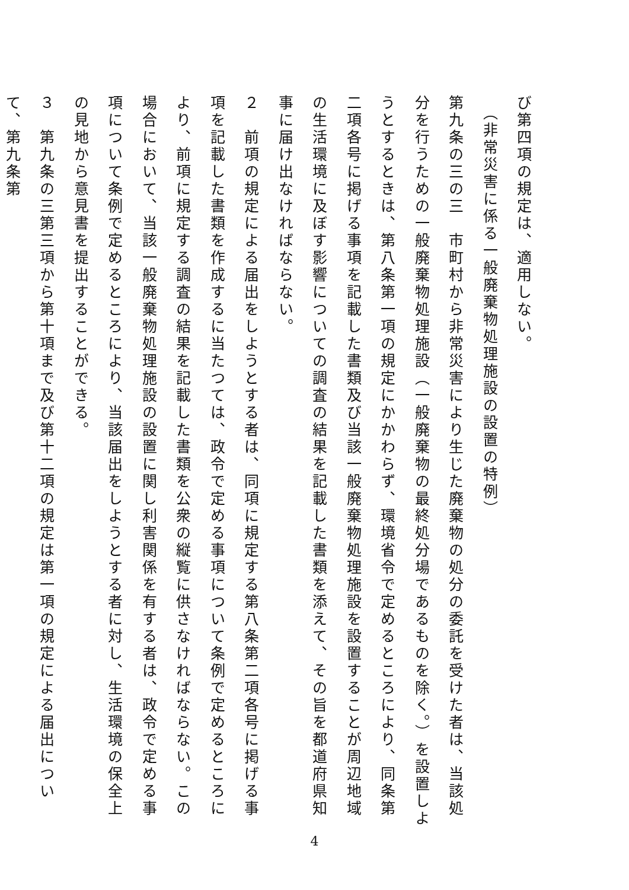び第四項の規定は、適用しない。
　（非常災害に係る一般廃棄物処理施設の設置の特例）
第九条の三の三　市町村から非常災害により生じた廃棄物の処分の委託を受けた者は、当該処分を行うための一般廃棄物処理施設（一般廃棄物の最終処分場であるものを除く。）を設置しようとするときは、第八条第一項の規定にかかわらず、環境省令で定めるところにより、同条第二項各号に掲げる事項を記載した書類及び当該一般廃棄物処理施設を設置することが周辺地域の生活環境に及ぼす影響についての調査の結果を記載した書類を添えて、その旨を都道府県知事に届け出なければならない。
２　前項の規定による届出をしようとする者は、同項に規定する第八条第二項各号に掲げる事項を記載した書類を作成するに当たつては、政令で定める事項について条例で定めるところにより、前項に規定する調査の結果を記載した書類を公衆の縦覧に供さなければならない。この場合において、当該一般廃棄物処理施設の設置に関し利害関係を有する者は、政令で定める事項について条例で定めるところにより、当該届出をしようとする者に対し、生活環境の保全上の見地から意見書を提出することができる。
３　第九条の三第三項から第十項まで及び第十二項の規定は第一項の規定による届出について、第九条第
4